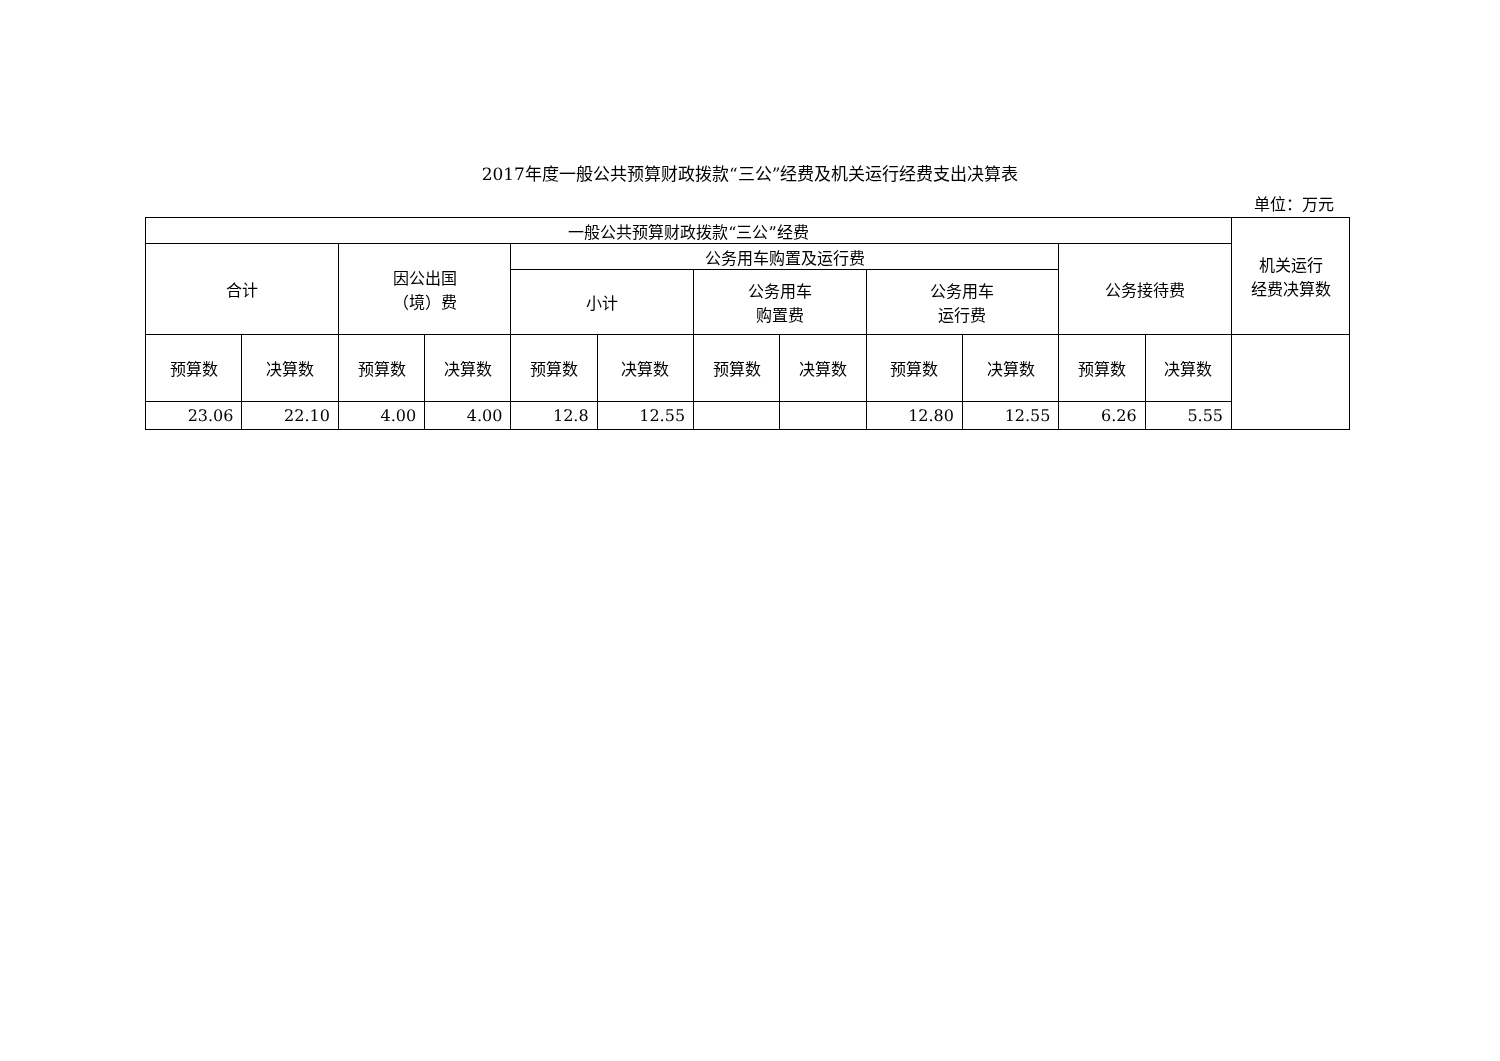2017年度一般公共预算财政拨款“三公”经费及机关运行经费支出决算表
单位：万元
| 一般公共预算财政拨款“三公”经费 | | | | | | | | | | | | 机关运行 经费决算数 |
| 合计 | | 因公出国 （境）费 | | 公务用车购置及运行费 | | | | | | 公务接待费 | | |
| | | | | 小计 | | 公务用车 购置费 | | 公务用车 运行费 | | | | |
| 预算数 | 决算数 | 预算数 | 决算数 | 预算数 | 决算数 | 预算数 | 决算数 | 预算数 | 决算数 | 预算数 | 决算数 | |
| 23.06 | 22.10 | 4.00 | 4.00 | 12.8 | 12.55 | | | 12.80 | 12.55 | 6.26 | 5.55 | |